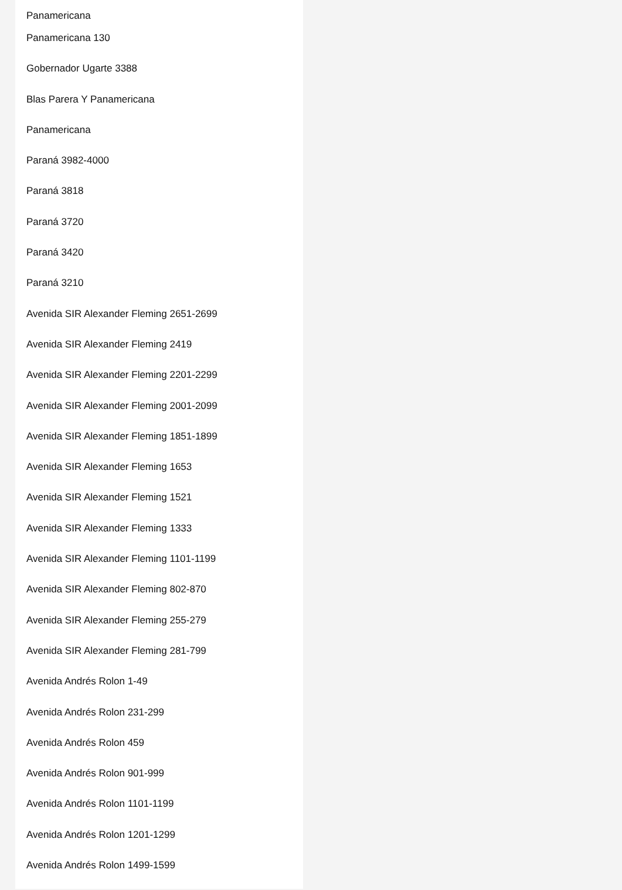Panamericana
Panamericana 130
Gobernador Ugarte 3388
Blas Parera Y Panamericana
Panamericana
Paraná 3982-4000
Paraná 3818
Paraná 3720
Paraná 3420
Paraná 3210
Avenida SIR Alexander Fleming 2651-2699
Avenida SIR Alexander Fleming 2419
Avenida SIR Alexander Fleming 2201-2299
Avenida SIR Alexander Fleming 2001-2099
Avenida SIR Alexander Fleming 1851-1899
Avenida SIR Alexander Fleming 1653
Avenida SIR Alexander Fleming 1521
Avenida SIR Alexander Fleming 1333
Avenida SIR Alexander Fleming 1101-1199
Avenida SIR Alexander Fleming 802-870
Avenida SIR Alexander Fleming 255-279
Avenida SIR Alexander Fleming 281-799
Avenida Andrés Rolon 1-49
Avenida Andrés Rolon 231-299
Avenida Andrés Rolon 459
Avenida Andrés Rolon 901-999
Avenida Andrés Rolon 1101-1199
Avenida Andrés Rolon 1201-1299
Avenida Andrés Rolon 1499-1599